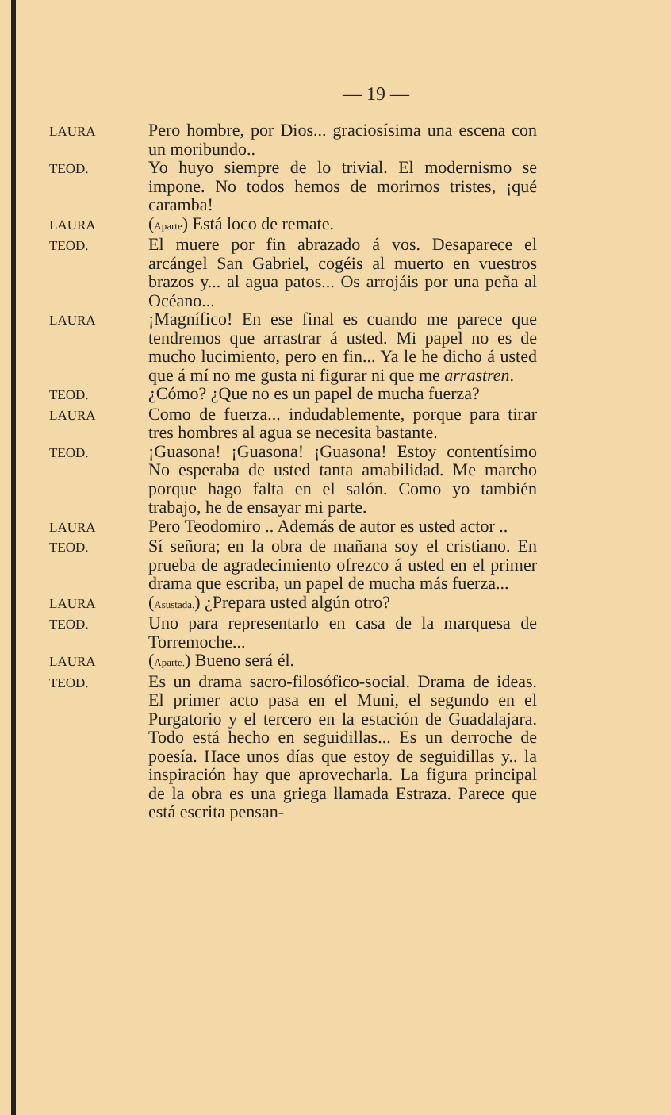— 19 —
LAURA
Pero hombre, por Dios... graciosísima una escena con un moribundo..
TEOD.
Yo huyo siempre de lo trivial. El modernismo se impone. No todos hemos de morirnos tristes, ¡qué caramba!
LAURA
(Aparte) Está loco de remate.
TEOD.
El muere por fin abrazado á vos. Desaparece el arcángel San Gabriel, cogéis al muerto en vuestros brazos y... al agua patos... Os arrojáis por una peña al Océano...
LAURA
¡Magnífico! En ese final es cuando me parece que tendremos que arrastrar á usted. Mi papel no es de mucho lucimiento, pero en fin... Ya le he dicho á usted que á mí no me gusta ni figurar ni que me arrastren.
TEOD.
¿Cómo? ¿Que no es un papel de mucha fuerza?
LAURA
Como de fuerza... indudablemente, porque para tirar tres hombres al agua se necesita bastante.
TEOD.
¡Guasona! ¡Guasona! ¡Guasona! Estoy contentísimo No esperaba de usted tanta amabilidad. Me marcho porque hago falta en el salón. Como yo también trabajo, he de ensayar mi parte.
LAURA
Pero Teodomiro .. Además de autor es usted actor ..
TEOD.
Sí señora; en la obra de mañana soy el cristiano. En prueba de agradecimiento ofrezco á usted en el primer drama que escriba, un papel de mucha más fuerza...
LAURA
(Asustada.) ¿Prepara usted algún otro?
TEOD.
Uno para representarlo en casa de la marquesa de Torremoche...
LAURA
(Aparte.) Bueno será él.
TEOD.
Es un drama sacro-filosófico-social. Drama de ideas. El primer acto pasa en el Muni, el segundo en el Purgatorio y el tercero en la estación de Guadalajara. Todo está hecho en seguidillas... Es un derroche de poesía. Hace unos días que estoy de seguidillas y.. la inspiración hay que aprovecharla. La figura principal de la obra es una griega llamada Estraza. Parece que está escrita pensan-